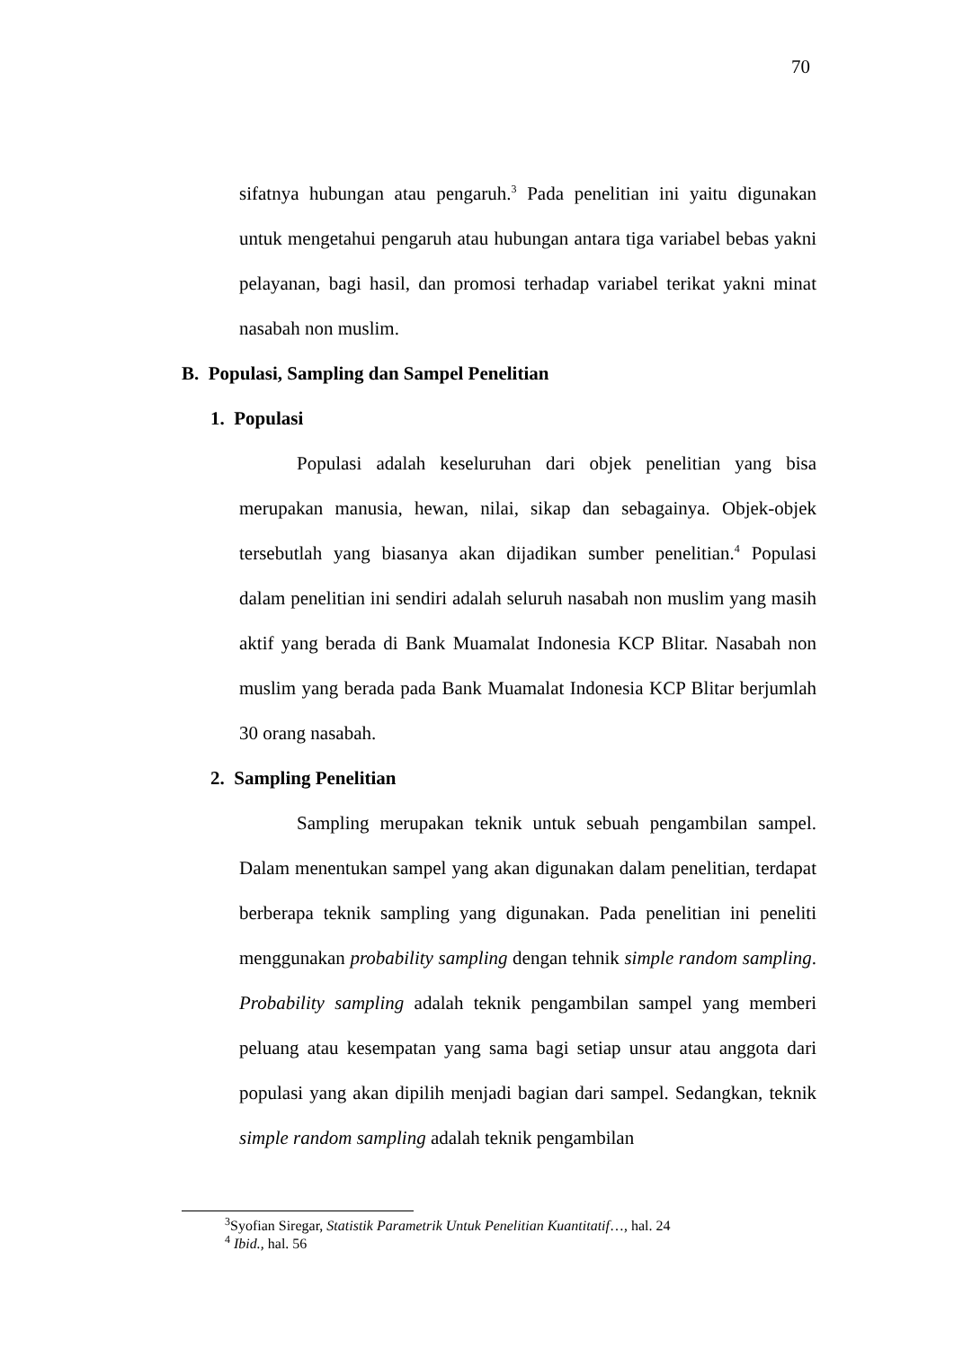70
sifatnya hubungan atau pengaruh.<sup>3</sup> Pada penelitian ini yaitu digunakan untuk mengetahui pengaruh atau hubungan antara tiga variabel bebas yakni pelayanan, bagi hasil, dan promosi terhadap variabel terikat yakni minat nasabah non muslim.
B. Populasi, Sampling dan Sampel Penelitian
1. Populasi
Populasi adalah keseluruhan dari objek penelitian yang bisa merupakan manusia, hewan, nilai, sikap dan sebagainya. Objek-objek tersebutlah yang biasanya akan dijadikan sumber penelitian.<sup>4</sup> Populasi dalam penelitian ini sendiri adalah seluruh nasabah non muslim yang masih aktif yang berada di Bank Muamalat Indonesia KCP Blitar. Nasabah non muslim yang berada pada Bank Muamalat Indonesia KCP Blitar berjumlah 30 orang nasabah.
2. Sampling Penelitian
Sampling merupakan teknik untuk sebuah pengambilan sampel. Dalam menentukan sampel yang akan digunakan dalam penelitian, terdapat berberapa teknik sampling yang digunakan. Pada penelitian ini peneliti menggunakan probability sampling dengan tehnik simple random sampling. Probability sampling adalah teknik pengambilan sampel yang memberi peluang atau kesempatan yang sama bagi setiap unsur atau anggota dari populasi yang akan dipilih menjadi bagian dari sampel. Sedangkan, teknik simple random sampling adalah teknik pengambilan
<sup>3</sup> Syofian Siregar, Statistik Parametrik Untuk Penelitian Kuantitatif…, hal. 24
<sup>4</sup> Ibid., hal. 56